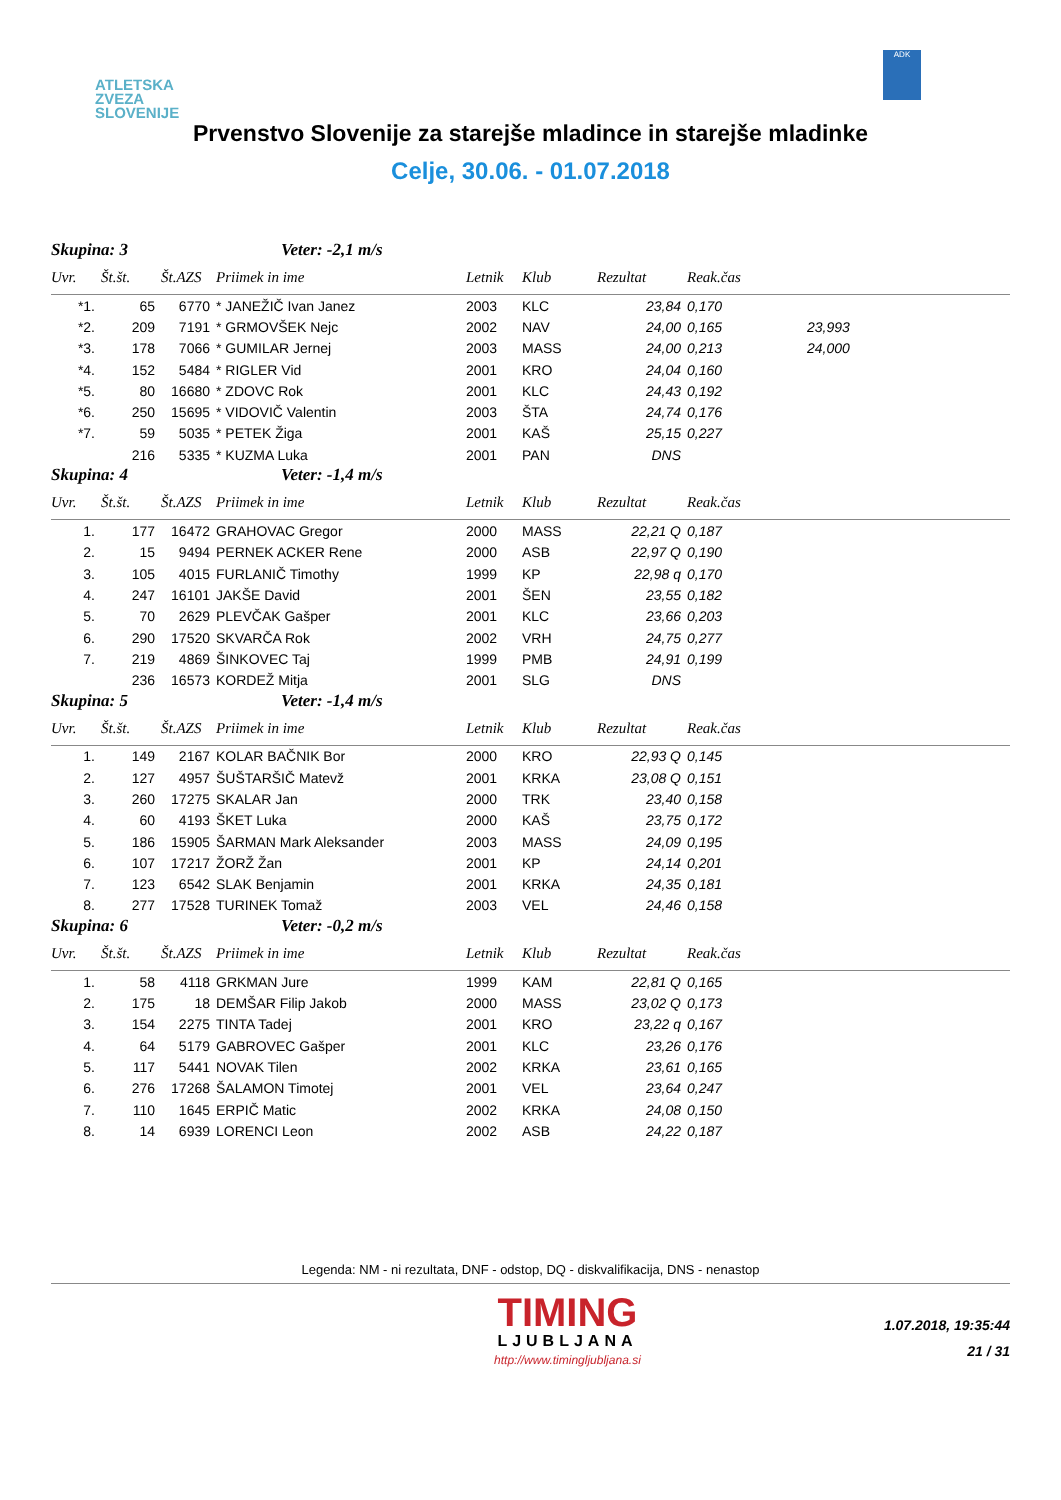ATLETSKA
ZVEZA
SLOVENIJE
ADK
Prvenstvo Slovenije za starejše mladince in starejše mladinke
Celje, 30.06. - 01.07.2018
Skupina: 3 Veter: -2,1 m/s
| Uvr. | Št.št. | Št.AZS | Priimek in ime | Letnik | Klub | Rezultat | Reak.čas | |
| --- | --- | --- | --- | --- | --- | --- | --- | --- |
| *1. | 65 | 6770 | * JANEŽIČ Ivan Janez | 2003 | KLC | 23,84 | 0,170 | |
| *2. | 209 | 7191 | * GRMOVŠEK Nejc | 2002 | NAV | 24,00 | 0,165 | 23,993 |
| *3. | 178 | 7066 | * GUMILAR Jernej | 2003 | MASS | 24,00 | 0,213 | 24,000 |
| *4. | 152 | 5484 | * RIGLER Vid | 2001 | KRO | 24,04 | 0,160 | |
| *5. | 80 | 16680 | * ZDOVC Rok | 2001 | KLC | 24,43 | 0,192 | |
| *6. | 250 | 15695 | * VIDOVIČ Valentin | 2003 | ŠTA | 24,74 | 0,176 | |
| *7. | 59 | 5035 | * PETEK Žiga | 2001 | KAŠ | 25,15 | 0,227 | |
| | 216 | 5335 | * KUZMA Luka | 2001 | PAN | DNS | | |
Skupina: 4 Veter: -1,4 m/s
| Uvr. | Št.št. | Št.AZS | Priimek in ime | Letnik | Klub | Rezultat | Reak.čas | |
| --- | --- | --- | --- | --- | --- | --- | --- | --- |
| 1. | 177 | 16472 | GRAHOVAC Gregor | 2000 | MASS | 22,21 Q | 0,187 | |
| 2. | 15 | 9494 | PERNEK ACKER Rene | 2000 | ASB | 22,97 Q | 0,190 | |
| 3. | 105 | 4015 | FURLANIČ Timothy | 1999 | KP | 22,98 q | 0,170 | |
| 4. | 247 | 16101 | JAKŠE David | 2001 | ŠEN | 23,55 | 0,182 | |
| 5. | 70 | 2629 | PLEVČAK Gašper | 2001 | KLC | 23,66 | 0,203 | |
| 6. | 290 | 17520 | SKVARČA Rok | 2002 | VRH | 24,75 | 0,277 | |
| 7. | 219 | 4869 | ŠINKOVEC Taj | 1999 | PMB | 24,91 | 0,199 | |
| | 236 | 16573 | KORDEŽ Mitja | 2001 | SLG | DNS | | |
Skupina: 5 Veter: -1,4 m/s
| Uvr. | Št.št. | Št.AZS | Priimek in ime | Letnik | Klub | Rezultat | Reak.čas | |
| --- | --- | --- | --- | --- | --- | --- | --- | --- |
| 1. | 149 | 2167 | KOLAR BAČNIK Bor | 2000 | KRO | 22,93 Q | 0,145 | |
| 2. | 127 | 4957 | ŠUŠTARŠIČ Matevž | 2001 | KRKA | 23,08 Q | 0,151 | |
| 3. | 260 | 17275 | SKALAR Jan | 2000 | TRK | 23,40 | 0,158 | |
| 4. | 60 | 4193 | ŠKET Luka | 2000 | KAŠ | 23,75 | 0,172 | |
| 5. | 186 | 15905 | ŠARMAN Mark Aleksander | 2003 | MASS | 24,09 | 0,195 | |
| 6. | 107 | 17217 | ŽORŽ Žan | 2001 | KP | 24,14 | 0,201 | |
| 7. | 123 | 6542 | SLAK Benjamin | 2001 | KRKA | 24,35 | 0,181 | |
| 8. | 277 | 17528 | TURINEK Tomaž | 2003 | VEL | 24,46 | 0,158 | |
Skupina: 6 Veter: -0,2 m/s
| Uvr. | Št.št. | Št.AZS | Priimek in ime | Letnik | Klub | Rezultat | Reak.čas | |
| --- | --- | --- | --- | --- | --- | --- | --- | --- |
| 1. | 58 | 4118 | GRKMAN Jure | 1999 | KAM | 22,81 Q | 0,165 | |
| 2. | 175 | 18 | DEMŠAR Filip Jakob | 2000 | MASS | 23,02 Q | 0,173 | |
| 3. | 154 | 2275 | TINTA Tadej | 2001 | KRO | 23,22 q | 0,167 | |
| 4. | 64 | 5179 | GABROVEC Gašper | 2001 | KLC | 23,26 | 0,176 | |
| 5. | 117 | 5441 | NOVAK Tilen | 2002 | KRKA | 23,61 | 0,165 | |
| 6. | 276 | 17268 | ŠALAMON Timotej | 2001 | VEL | 23,64 | 0,247 | |
| 7. | 110 | 1645 | ERPIČ Matic | 2002 | KRKA | 24,08 | 0,150 | |
| 8. | 14 | 6939 | LORENCI Leon | 2002 | ASB | 24,22 | 0,187 | |
Legenda: NM - ni rezultata, DNF - odstop, DQ - diskvalifikacija, DNS - nenastop
TIMING
LJUBLJANA
http://www.timingljubljana.si
1.07.2018, 19:35:44
21 / 31